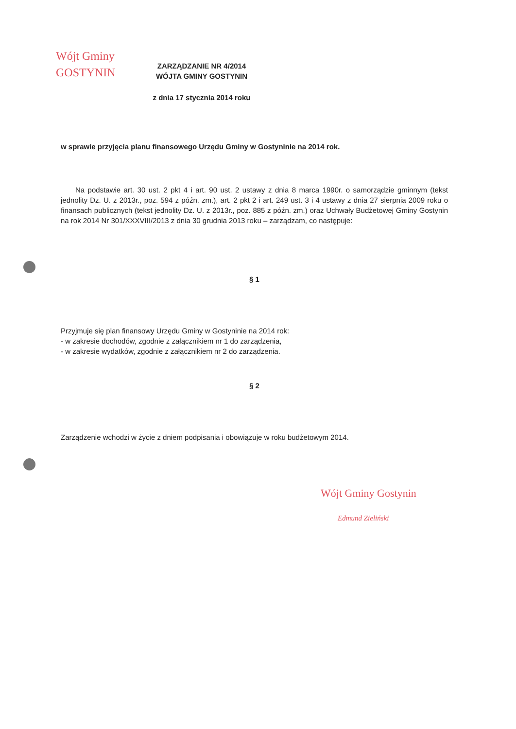Wójt Gminy
GOSTYNIN
ZARZĄDZANIE NR 4/2014
WÓJTA GMINY GOSTYNIN
z dnia 17 stycznia 2014 roku
w sprawie przyjęcia planu finansowego Urzędu Gminy w Gostyninie na 2014 rok.
Na podstawie art. 30 ust. 2 pkt 4 i art. 90 ust. 2 ustawy z dnia 8 marca 1990r. o samorządzie gminnym (tekst jednolity Dz. U. z 2013r., poz. 594 z późn. zm.), art. 2 pkt 2 i art. 249 ust. 3 i 4 ustawy z dnia 27 sierpnia 2009 roku o finansach publicznych (tekst jednolity Dz. U. z 2013r., poz. 885 z późn. zm.) oraz Uchwały Budżetowej Gminy Gostynin na rok 2014 Nr 301/XXXVIII/2013 z dnia 30 grudnia 2013 roku – zarządzam, co następuje:
§ 1
Przyjmuje się plan finansowy Urzędu Gminy w Gostyninie na 2014 rok:
- w zakresie dochodów, zgodnie z załącznikiem nr 1 do zarządzenia,
- w zakresie wydatków, zgodnie z załącznikiem nr 2 do zarządzenia.
§ 2
Zarządzenie wchodzi w życie z dniem podpisania i obowiązuje w roku budżetowym 2014.
Wójt Gminy Gostynin
Edmund Zieliński